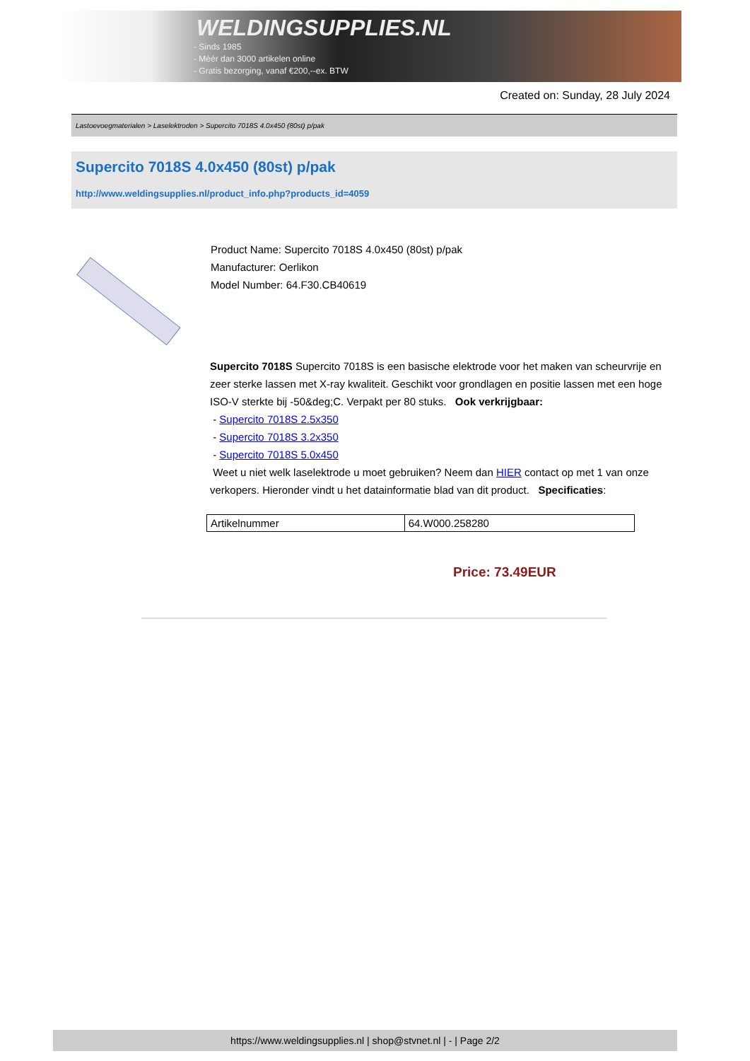WELDINGSUPPLIES.NL
- Sinds 1985
- Méér dan 3000 artikelen online
- Gratis bezorging, vanaf €200,--ex. BTW
Created on: Sunday, 28 July 2024
Lastoevoegmaterialen > Laselektroden > Supercito 7018S 4.0x450 (80st) p/pak
Supercito 7018S 4.0x450 (80st) p/pak
http://www.weldingsupplies.nl/product_info.php?products_id=4059
Product Name: Supercito 7018S 4.0x450 (80st) p/pak
Manufacturer: Oerlikon
Model Number: 64.F30.CB40619
Supercito 7018S Supercito 7018S is een basische elektrode voor het maken van scheurvrije en zeer sterke lassen met X-ray kwaliteit. Geschikt voor grondlagen en positie lassen met een hoge ISO-V sterkte bij -50&deg;C. Verpakt per 80 stuks. Ook verkrijgbaar:
- Supercito 7018S 2.5x350
- Supercito 7018S 3.2x350
- Supercito 7018S 5.0x450
Weet u niet welk laselektrode u moet gebruiken? Neem dan HIER contact op met 1 van onze verkopers. Hieronder vindt u het datainformatie blad van dit product. Specificaties:
| Artikelnummer | 64.W000.258280 |
Price: 73.49EUR
https://www.weldingsupplies.nl | shop@stvnet.nl | - | Page 2/2